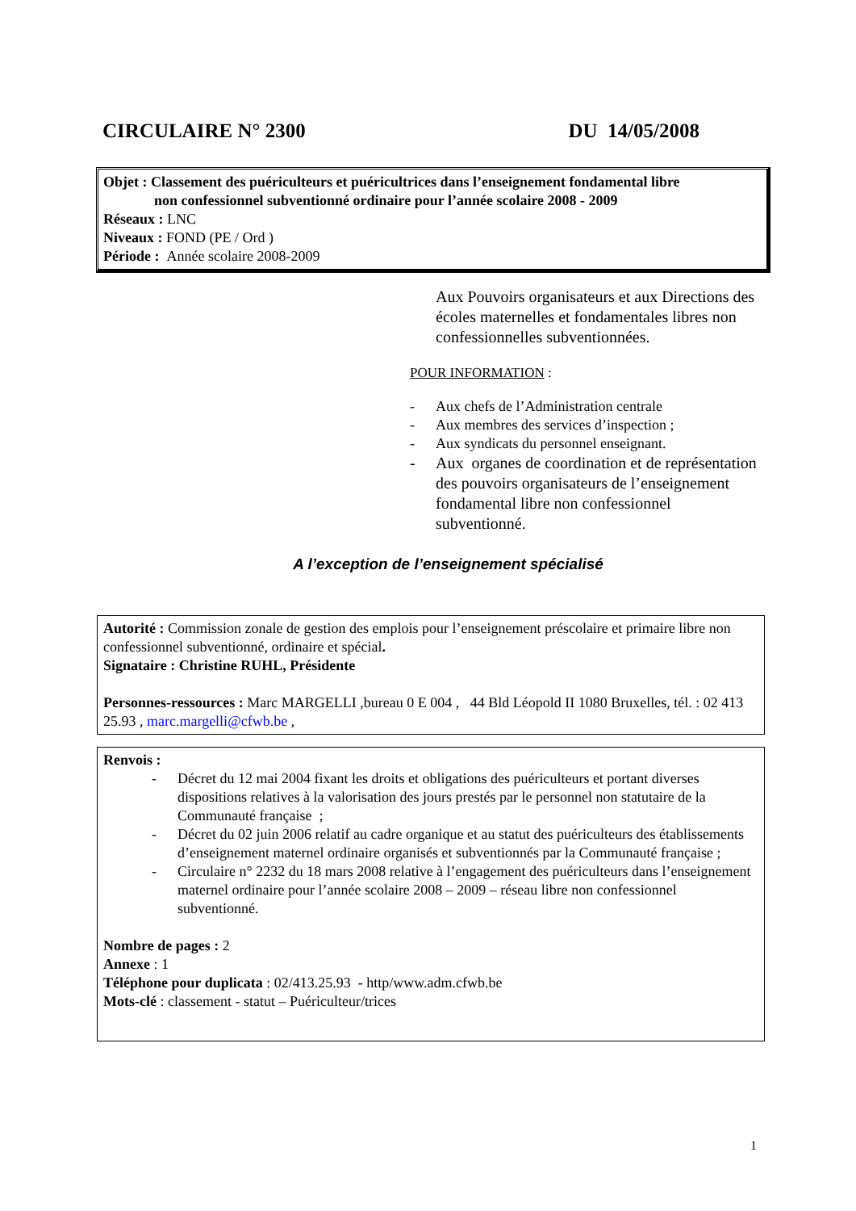CIRCULAIRE N° 2300 DU 14/05/2008
Objet : Classement des puériculteurs et puéricultrices dans l’enseignement fondamental libre
non confessionnel subventionné ordinaire pour l’année scolaire 2008 - 2009
Réseaux : LNC
Niveaux : FOND (PE / Ord )
Période : Année scolaire 2008-2009
Aux Pouvoirs organisateurs et aux Directions des écoles maternelles et fondamentales libres non confessionnelles subventionnées.
POUR INFORMATION :
- Aux chefs de l’Administration centrale
- Aux membres des services d’inspection ;
- Aux syndicats du personnel enseignant.
- Aux organes de coordination et de représentation des pouvoirs organisateurs de l’enseignement fondamental libre non confessionnel subventionné.
A l’exception de l’enseignement spécialisé
Autorité : Commission zonale de gestion des emplois pour l’enseignement préscolaire et primaire libre non confessionnel subventionné, ordinaire et spécial.
Signataire : Christine RUHL, Présidente
Personnes-ressources : Marc MARGELLI ,bureau 0 E 004 , 44 Bld Léopold II 1080 Bruxelles, tél. : 02 413 25.93 , marc.margelli@cfwb.be ,
Renvois :
- Décret du 12 mai 2004 fixant les droits et obligations des puériculteurs et portant diverses dispositions relatives à la valorisation des jours prestés par le personnel non statutaire de la Communauté française ;
- Décret du 02 juin 2006 relatif au cadre organique et au statut des puériculteurs des établissements d’enseignement maternel ordinaire organisés et subventionnés par la Communauté française ;
- Circulaire n° 2232 du 18 mars 2008 relative à l’engagement des puériculteurs dans l’enseignement maternel ordinaire pour l’année scolaire 2008 – 2009 – réseau libre non confessionnel subventionné.
Nombre de pages : 2
Annexe : 1
Téléphone pour duplicata : 02/413.25.93 - http/www.adm.cfwb.be
Mots-clé : classement - statut – Puériculteur/trices
1